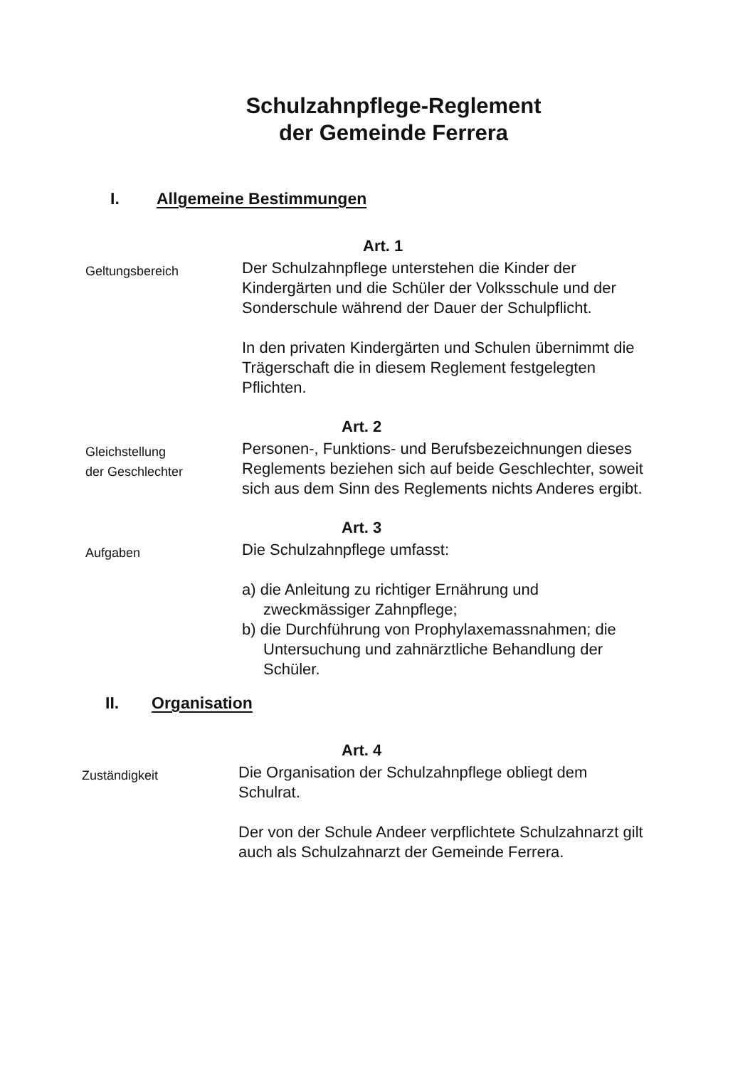Schulzahnpflege-Reglement
der Gemeinde Ferrera
I. Allgemeine Bestimmungen
Art. 1
Geltungsbereich
Der Schulzahnpflege unterstehen die Kinder der Kindergärten und die Schüler der Volksschule und der Sonderschule während der Dauer der Schulpflicht.
In den privaten Kindergärten und Schulen übernimmt die Trägerschaft die in diesem Reglement festgelegten Pflichten.
Art. 2
Gleichstellung
der Geschlechter
Personen-, Funktions- und Berufsbezeichnungen dieses Reglements beziehen sich auf beide Geschlechter, soweit sich aus dem Sinn des Reglements nichts Anderes ergibt.
Art. 3
Aufgaben
Die Schulzahnpflege umfasst:
a) die Anleitung zu richtiger Ernährung und zweckmässiger Zahnpflege;
b) die Durchführung von Prophylaxemassnahmen; die Untersuchung und zahnärztliche Behandlung der Schüler.
II. Organisation
Art. 4
Zuständigkeit
Die Organisation der Schulzahnpflege obliegt dem Schulrat.
Der von der Schule Andeer verpflichtete Schulzahnarzt gilt auch als Schulzahnarzt der Gemeinde Ferrera.